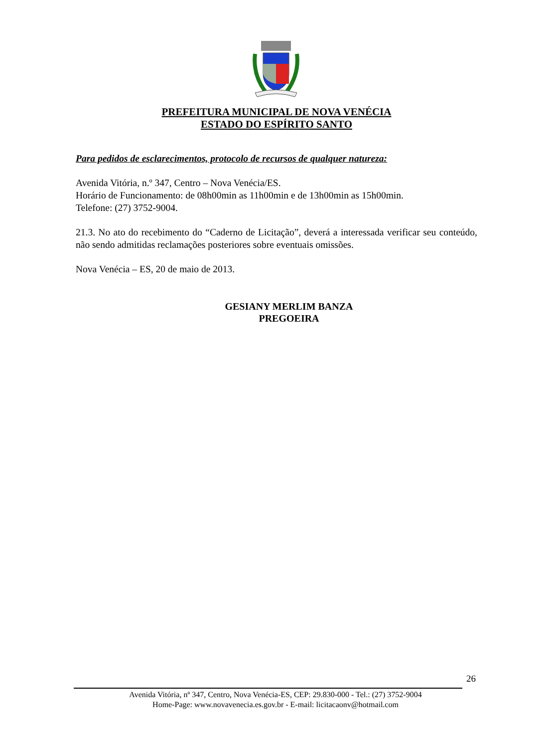PREFEITURA MUNICIPAL DE NOVA VENÉCIA
ESTADO DO ESPÍRITO SANTO
Para pedidos de esclarecimentos, protocolo de recursos de qualquer natureza:
Avenida Vitória, n.º 347, Centro – Nova Venécia/ES.
Horário de Funcionamento: de 08h00min as 11h00min e de 13h00min as 15h00min.
Telefone: (27) 3752-9004.
21.3. No ato do recebimento do “Caderno de Licitação”, deverá a interessada verificar seu conteúdo, não sendo admitidas reclamações posteriores sobre eventuais omissões.
Nova Venécia – ES, 20 de maio de 2013.
GESIANY MERLIM BANZA
PREGOEIRA
26
Avenida Vitória, nº 347, Centro, Nova Venécia-ES, CEP: 29.830-000 - Tel.: (27) 3752-9004
Home-Page: www.novavenecia.es.gov.br - E-mail: licitacaonv@hotmail.com